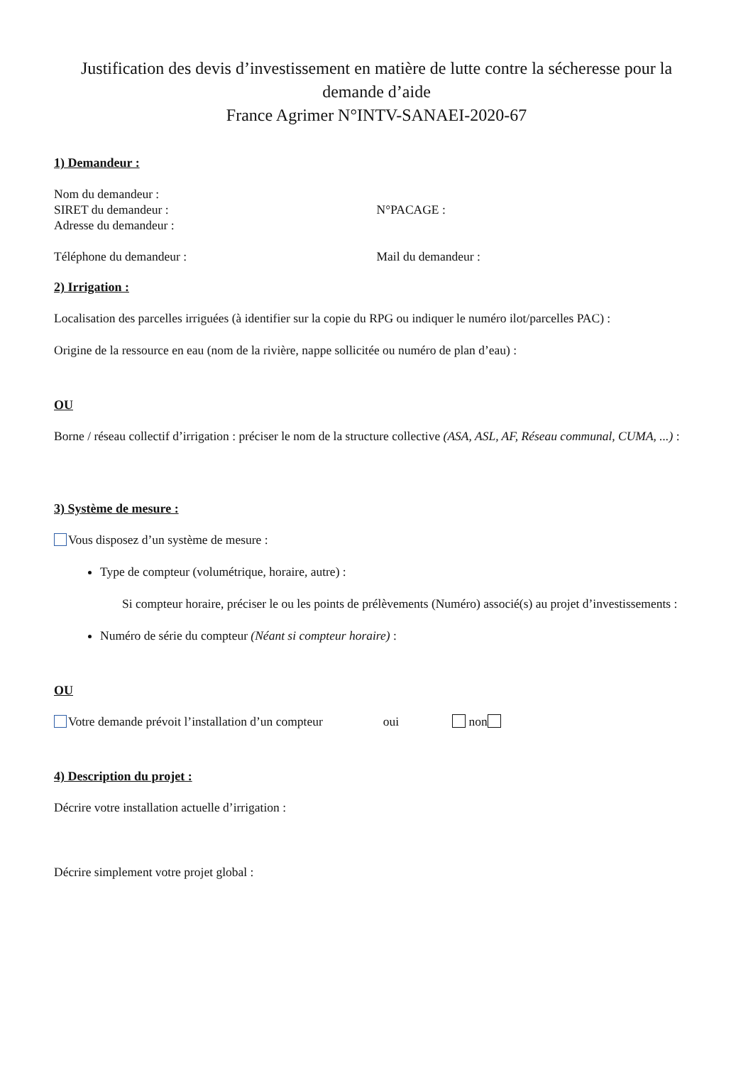Justification des devis d’investissement en matière de lutte contre la sécheresse pour la demande d’aide
France Agrimer N°INTV-SANAEI-2020-67
1) Demandeur :
Nom du demandeur :
SIRET du demandeur : N°PACAGE :
Adresse du demandeur :
Téléphone du demandeur : Mail du demandeur :
2) Irrigation :
Localisation des parcelles irriguées (à identifier sur la copie du RPG ou indiquer le numéro ilot/parcelles PAC) :
Origine de la ressource en eau (nom de la rivière, nappe sollicitée ou numéro de plan d’eau) :
OU
Borne / réseau collectif d’irrigation : préciser le nom de la structure collective (ASA, ASL, AF, Réseau communal, CUMA, ...) :
3) Système de mesure :
Vous disposez d’un système de mesure :
Type de compteur (volumétrique, horaire, autre) :
Si compteur horaire, préciser le ou les points de prélèvements (Numéro) associé(s) au projet d’investissements :
Numéro de série du compteur (Néant si compteur horaire) :
OU
Votre demande prévoit l’installation d’un compteur oui non
4) Description du projet :
Décrire votre installation actuelle d’irrigation :
Décrire simplement votre projet global :